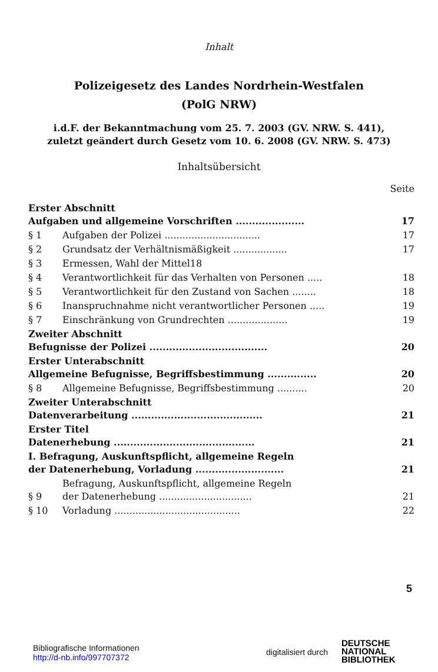Inhalt
Polizeigesetz des Landes Nordrhein-Westfalen
(PolG NRW)
i.d.F. der Bekanntmachung vom 25. 7. 2003 (GV. NRW. S. 441),
zuletzt geändert durch Gesetz vom 10. 6. 2008 (GV. NRW. S. 473)
Inhaltsübersicht
| Seite | | |
| Erster Abschnitt Aufgaben und allgemeine Vorschriften ..................... | | 17 |
| § 1 | Aufgaben der Polizei ................................ | 17 |
| § 2 | Grundsatz der Verhältnismäßigkeit .................. | 17 |
| § 3 | Ermessen, Wahl der Mittel18 | |
| § 4 | Verantwortlichkeit für das Verhalten von Personen ..... | 18 |
| § 5 | Verantwortlichkeit für den Zustand von Sachen ........ | 18 |
| § 6 | Inanspruchnahme nicht verantwortlicher Personen ..... | 19 |
| § 7 | Einschränkung von Grundrechten .................... | 19 |
| Zweiter Abschnitt Befugnisse der Polizei .................................... | | 20 |
| Erster Unterabschnitt Allgemeine Befugnisse, Begriffsbestimmung ............... | | 20 |
| § 8 | Allgemeine Befugnisse, Begriffsbestimmung .......... | 20 |
| Zweiter Unterabschnitt Datenverarbeitung ........................................ | | 21 |
| Erster Titel Datenerhebung ........................................... | | 21 |
| I. Befragung, Auskunftspflicht, allgemeine Regeln der Datenerhebung, Vorladung ........................... | | 21 |
| § 9 | Befragung, Auskunftspflicht, allgemeine Regeln der Datenerhebung ............................... | 21 |
| § 10 | Vorladung .......................................... | 22 |
5
Bibliografische Informationen
http://d-nb.info/997707372
digitalisiert durch
DEUTSCHE
NATIONAL
BIBLIOTHEK